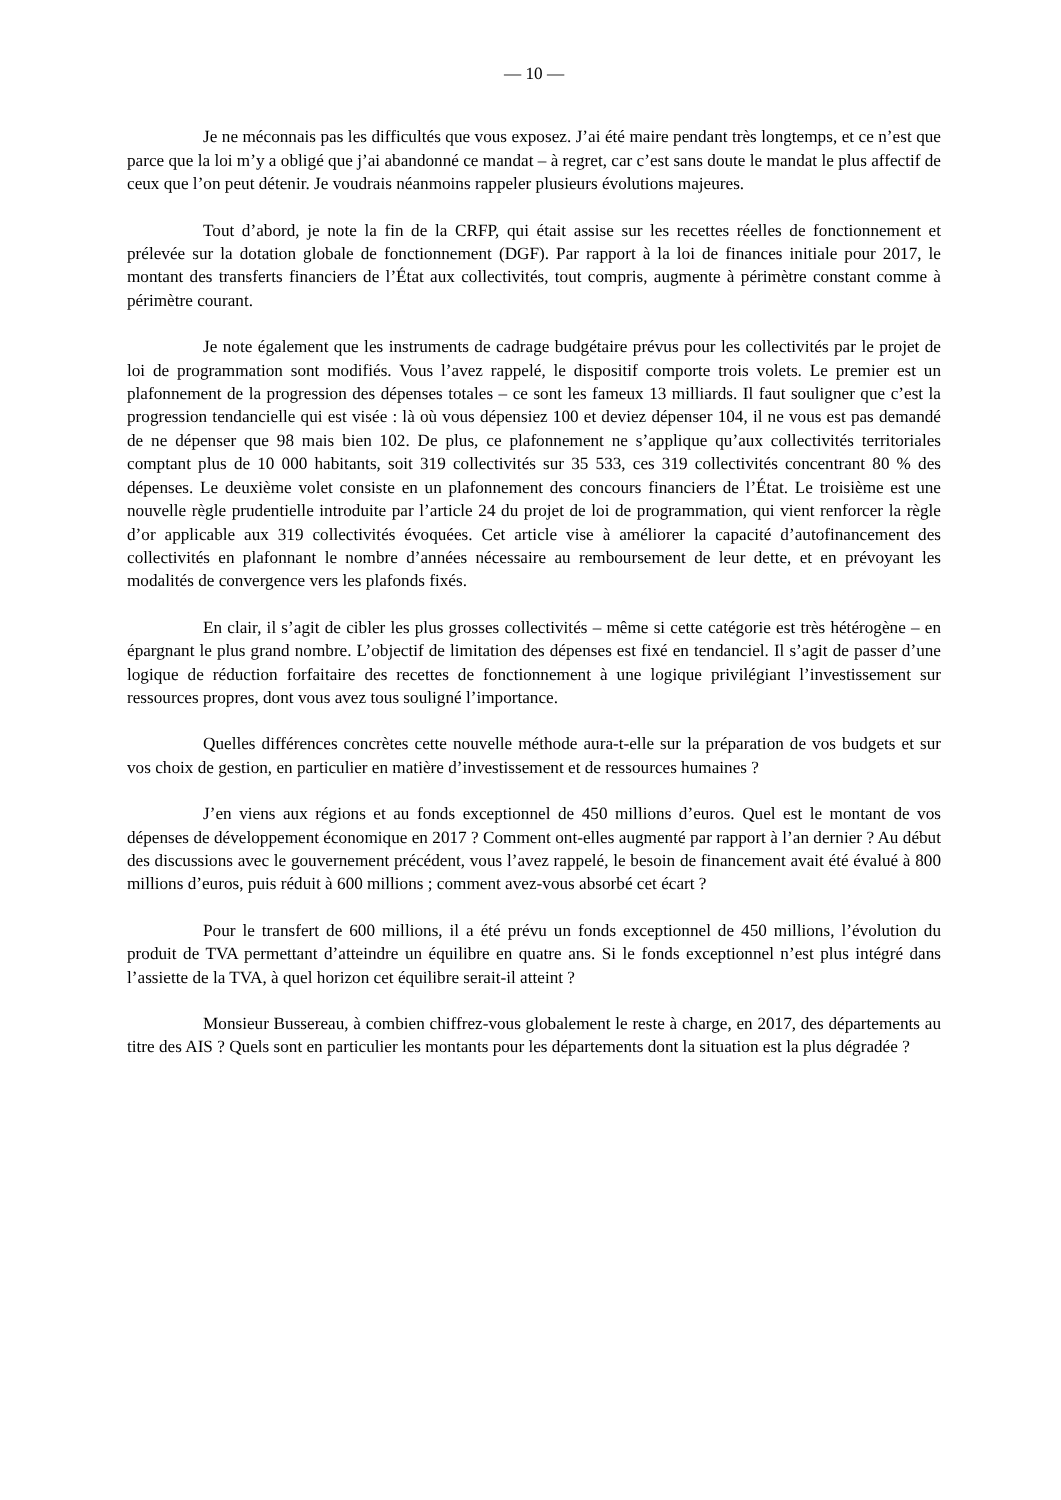— 10 —
Je ne méconnais pas les difficultés que vous exposez. J’ai été maire pendant très longtemps, et ce n’est que parce que la loi m’y a obligé que j’ai abandonné ce mandat – à regret, car c’est sans doute le mandat le plus affectif de ceux que l’on peut détenir. Je voudrais néanmoins rappeler plusieurs évolutions majeures.
Tout d’abord, je note la fin de la CRFP, qui était assise sur les recettes réelles de fonctionnement et prélevée sur la dotation globale de fonctionnement (DGF). Par rapport à la loi de finances initiale pour 2017, le montant des transferts financiers de l’État aux collectivités, tout compris, augmente à périmètre constant comme à périmètre courant.
Je note également que les instruments de cadrage budgétaire prévus pour les collectivités par le projet de loi de programmation sont modifiés. Vous l’avez rappelé, le dispositif comporte trois volets. Le premier est un plafonnement de la progression des dépenses totales – ce sont les fameux 13 milliards. Il faut souligner que c’est la progression tendancielle qui est visée : là où vous dépensiez 100 et deviez dépenser 104, il ne vous est pas demandé de ne dépenser que 98 mais bien 102. De plus, ce plafonnement ne s’applique qu’aux collectivités territoriales comptant plus de 10 000 habitants, soit 319 collectivités sur 35 533, ces 319 collectivités concentrant 80 % des dépenses. Le deuxième volet consiste en un plafonnement des concours financiers de l’État. Le troisième est une nouvelle règle prudentielle introduite par l’article 24 du projet de loi de programmation, qui vient renforcer la règle d’or applicable aux 319 collectivités évoquées. Cet article vise à améliorer la capacité d’autofinancement des collectivités en plafonnant le nombre d’années nécessaire au remboursement de leur dette, et en prévoyant les modalités de convergence vers les plafonds fixés.
En clair, il s’agit de cibler les plus grosses collectivités – même si cette catégorie est très hétérogène – en épargnant le plus grand nombre. L’objectif de limitation des dépenses est fixé en tendanciel. Il s’agit de passer d’une logique de réduction forfaitaire des recettes de fonctionnement à une logique privilégiant l’investissement sur ressources propres, dont vous avez tous souligné l’importance.
Quelles différences concrètes cette nouvelle méthode aura-t-elle sur la préparation de vos budgets et sur vos choix de gestion, en particulier en matière d’investissement et de ressources humaines ?
J’en viens aux régions et au fonds exceptionnel de 450 millions d’euros. Quel est le montant de vos dépenses de développement économique en 2017 ? Comment ont-elles augmenté par rapport à l’an dernier ? Au début des discussions avec le gouvernement précédent, vous l’avez rappelé, le besoin de financement avait été évalué à 800 millions d’euros, puis réduit à 600 millions ; comment avez-vous absorbé cet écart ?
Pour le transfert de 600 millions, il a été prévu un fonds exceptionnel de 450 millions, l’évolution du produit de TVA permettant d’atteindre un équilibre en quatre ans. Si le fonds exceptionnel n’est plus intégré dans l’assiette de la TVA, à quel horizon cet équilibre serait-il atteint ?
Monsieur Bussereau, à combien chiffrez-vous globalement le reste à charge, en 2017, des départements au titre des AIS ? Quels sont en particulier les montants pour les départements dont la situation est la plus dégradée ?